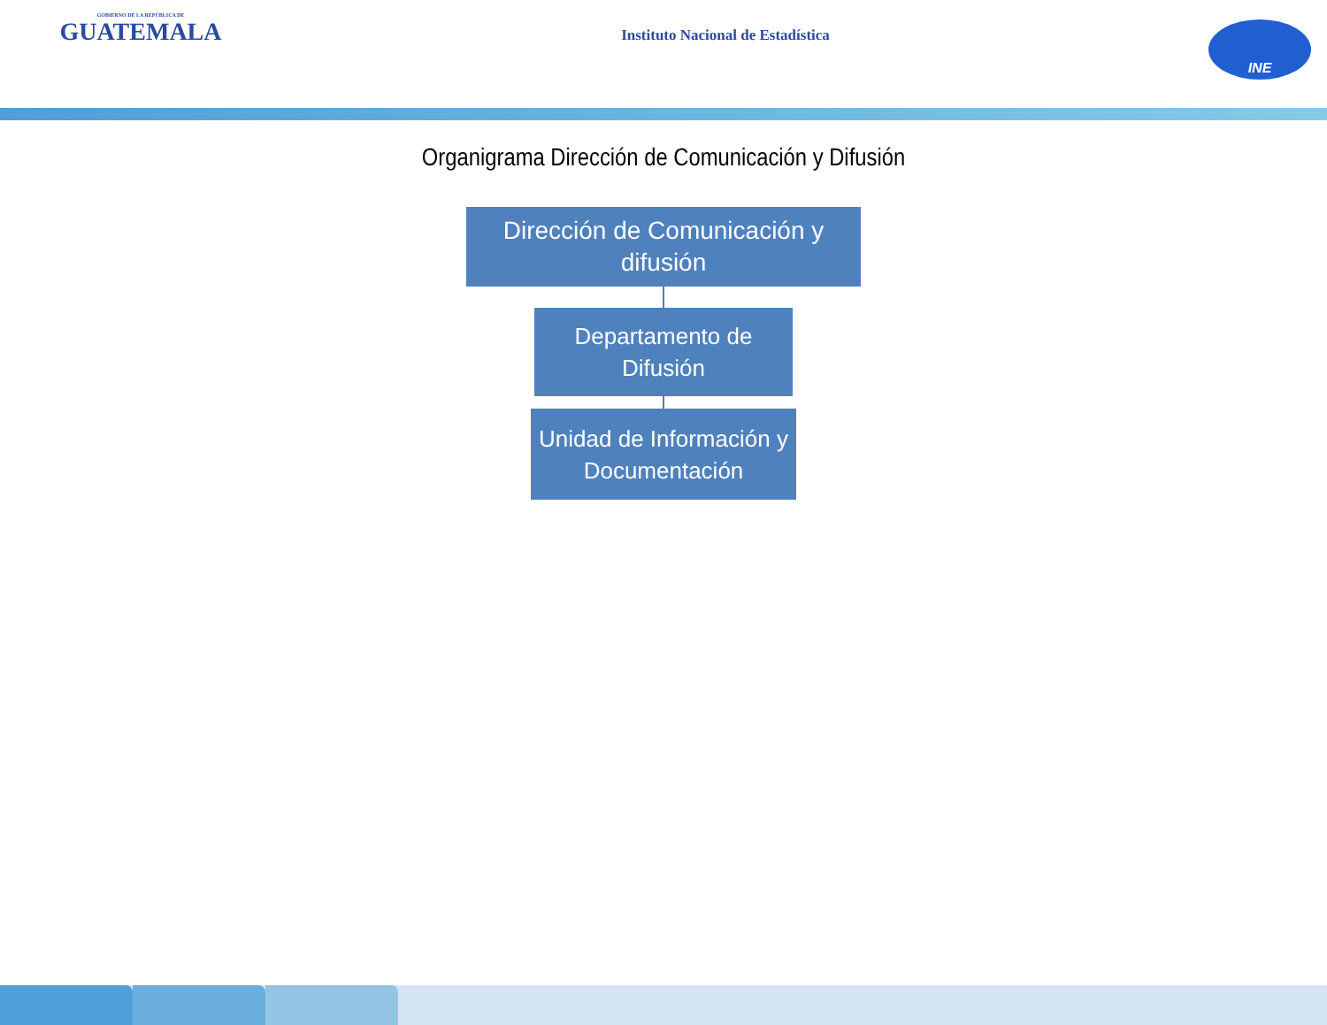GOBIERNO DE LA REPÚBLICA DE
GUATEMALA
Instituto Nacional de Estadística
INE
Organigrama Dirección de Comunicación y Difusión
Dirección de Comunicación y
difusión
Departamento de
Difusión
Unidad de Información y
Documentación